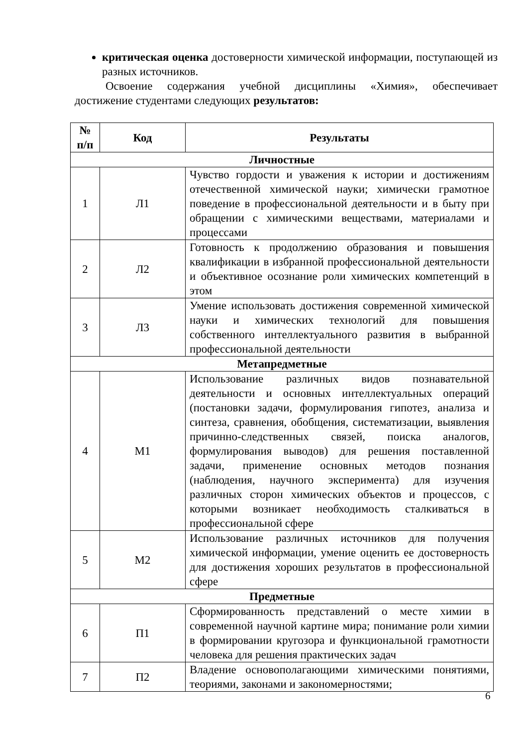критическая оценка достоверности химической информации, поступающей из разных источников.
Освоение содержания учебной дисциплины «Химия», обеспечивает достижение студентами следующих результатов:
| № п/п | Код | Результаты |
| --- | --- | --- |
| Личностные | | |
| 1 | Л1 | Чувство гордости и уважения к истории и достижениям отечественной химической науки; химически грамотное поведение в профессиональной деятельности и в быту при обращении с химическими веществами, материалами и процессами |
| 2 | Л2 | Готовность к продолжению образования и повышения квалификации в избранной профессиональной деятельности и объективное осознание роли химических компетенций в этом |
| 3 | Л3 | Умение использовать достижения современной химической науки и химических технологий для повышения собственного интеллектуального развития в выбранной профессиональной деятельности |
| Метапредметные | | |
| 4 | М1 | Использование различных видов познавательной деятельности и основных интеллектуальных операций (постановки задачи, формулирования гипотез, анализа и синтеза, сравнения, обобщения, систематизации, выявления причинно-следственных связей, поиска аналогов, формулирования выводов) для решения поставленной задачи, применение основных методов познания (наблюдения, научного эксперимента) для изучения различных сторон химических объектов и процессов, с которыми возникает необходимость сталкиваться в профессиональной сфере |
| 5 | М2 | Использование различных источников для получения химической информации, умение оценить ее достоверность для достижения хороших результатов в профессиональной сфере |
| Предметные | | |
| 6 | П1 | Сформированность представлений о месте химии в современной научной картине мира; понимание роли химии в формировании кругозора и функциональной грамотности человека для решения практических задач |
| 7 | П2 | Владение основополагающими химическими понятиями, теориями, законами и закономерностями; |
6